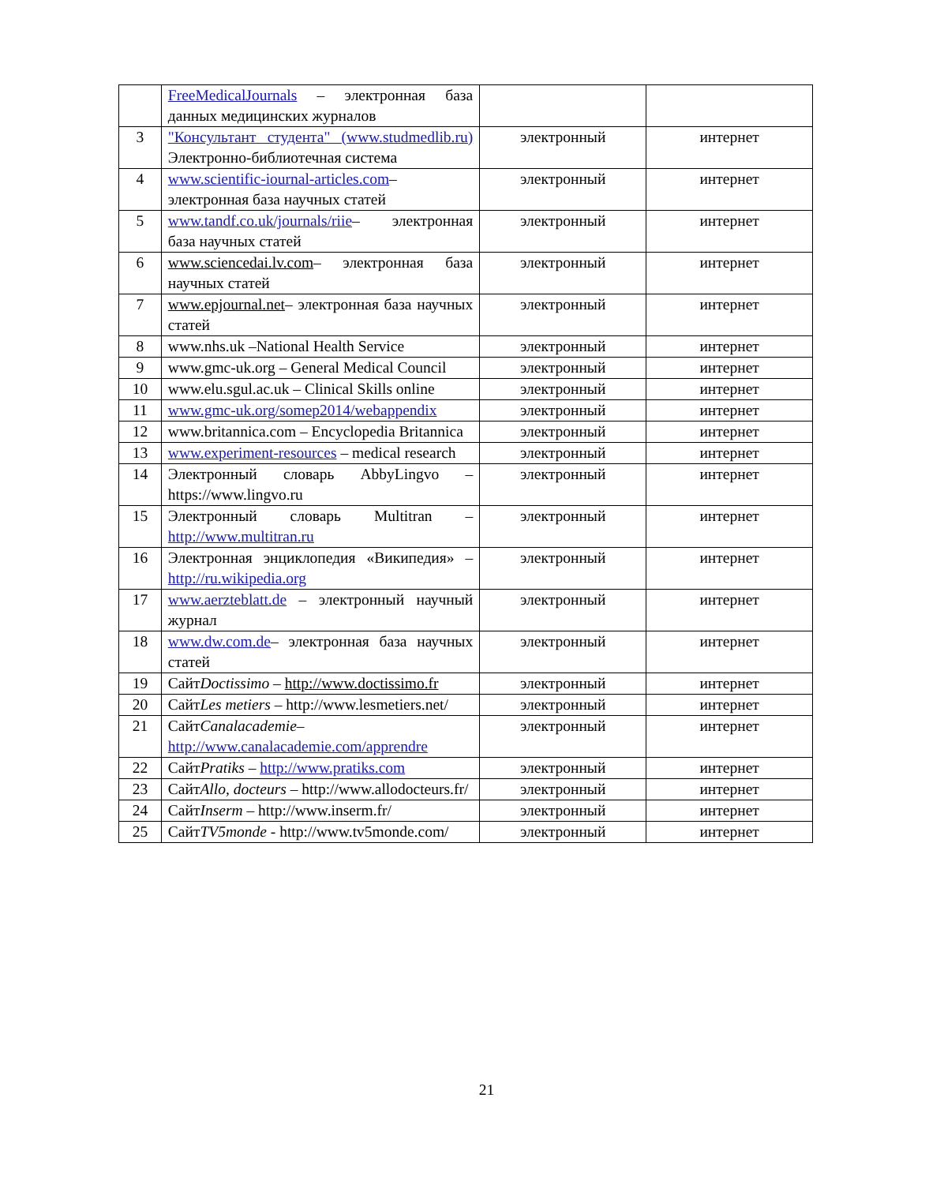| | FreeMedicalJournals – электронная база данных медицинских журналов | | |
| 3 | "Консультант студента" (www.studmedlib.ru) Электронно-библиотечная система | электронный | интернет |
| 4 | www.scientific-iournal-articles.com – электронная база научных статей | электронный | интернет |
| 5 | www.tandf.co.uk/journals/riie – электронная база научных статей | электронный | интернет |
| 6 | www.sciencedai.lv.com – электронная база научных статей | электронный | интернет |
| 7 | www.epjournal.net – электронная база научных статей | электронный | интернет |
| 8 | www.nhs.uk –National Health Service | электронный | интернет |
| 9 | www.gmc-uk.org – General Medical Council | электронный | интернет |
| 10 | www.elu.sgul.ac.uk – Clinical Skills online | электронный | интернет |
| 11 | www.gmc-uk.org/somep2014/webappendix | электронный | интернет |
| 12 | www.britannica.com – Encyclopedia Britannica | электронный | интернет |
| 13 | www.experiment-resources – medical research | электронный | интернет |
| 14 | Электронный словарь AbbyLingvo – https://www.lingvo.ru | электронный | интернет |
| 15 | Электронный словарь Multitran – http://www.multitran.ru | электронный | интернет |
| 16 | Электронная энциклопедия «Википедия» – http://ru.wikipedia.org | электронный | интернет |
| 17 | www.aerzteblatt.de – электронный научный журнал | электронный | интернет |
| 18 | www.dw.com.de – электронная база научных статей | электронный | интернет |
| 19 | Сайт Doctissimo – http://www.doctissimo.fr | электронный | интернет |
| 20 | Сайт Les metiers – http://www.lesmetiers.net/ | электронный | интернет |
| 21 | Сайт Canalacademie – http://www.canalacademie.com/apprendre | электронный | интернет |
| 22 | Сайт Pratiks – http://www.pratiks.com | электронный | интернет |
| 23 | Сайт Allo, docteurs – http://www.allodocteurs.fr/ | электронный | интернет |
| 24 | Сайт Inserm – http://www.inserm.fr/ | электронный | интернет |
| 25 | Сайт TV5monde - http://www.tv5monde.com/ | электронный | интернет |
21